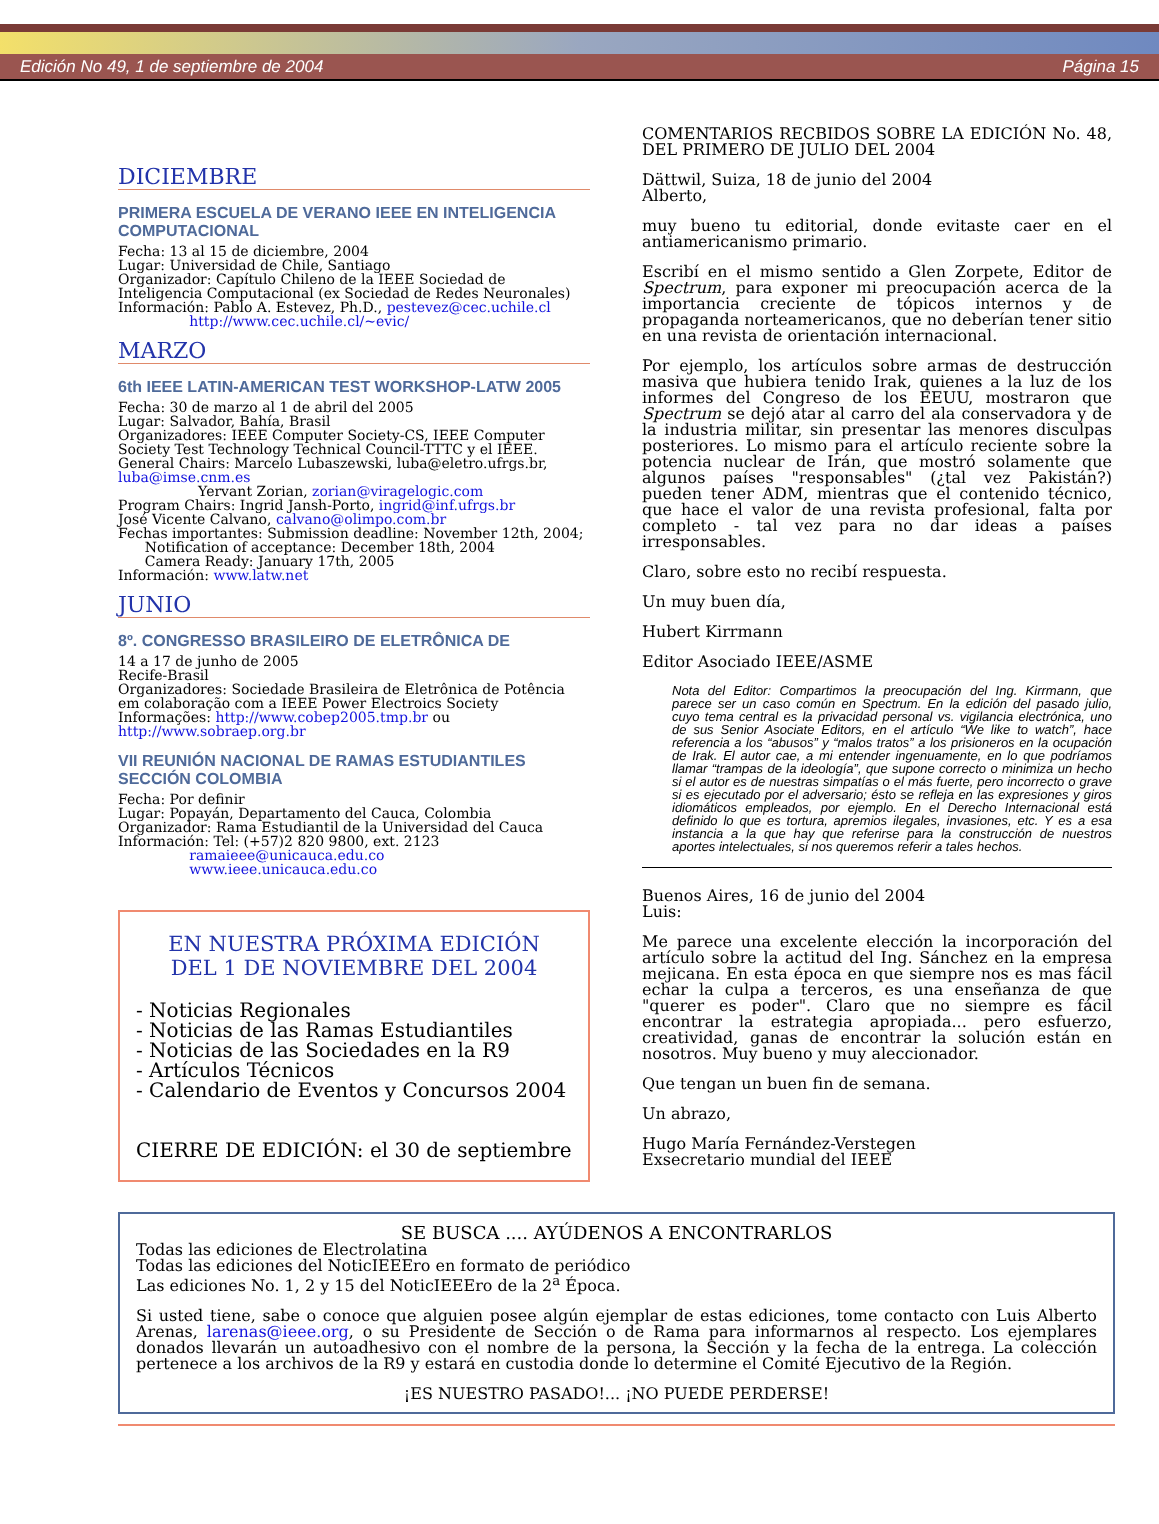Edición No 49, 1 de septiembre de 2004 Página 15
DICIEMBRE
PRIMERA ESCUELA DE VERANO IEEE EN INTELIGENCIA COMPUTACIONAL
Fecha: 13 al 15 de diciembre, 2004
Lugar: Universidad de Chile, Santiago
Organizador: Capítulo Chileno de la IEEE Sociedad de Inteligencia Computacional (ex Sociedad de Redes Neuronales)
Información: Pablo A. Estevez, Ph.D., pestevez@cec.uchile.cl
http://www.cec.uchile.cl/~evic/
MARZO
6th IEEE LATIN-AMERICAN TEST WORKSHOP-LATW 2005
Fecha: 30 de marzo al 1 de abril del 2005
Lugar: Salvador, Bahía, Brasil
Organizadores: IEEE Computer Society-CS, IEEE Computer Society Test Technology Technical Council-TTTC y el IEEE.
General Chairs: Marcelo Lubaszewski, luba@eletro.ufrgs.br, luba@imse.cnm.es
Yervant Zorian, zorian@viragelogic.com
Program Chairs: Ingrid Jansh-Porto, ingrid@inf.ufrgs.br
José Vicente Calvano, calvano@olimpo.com.br
Fechas importantes: Submission deadline: November 12th, 2004;
Notification of acceptance: December 18th, 2004
Camera Ready: January 17th, 2005
Información: www.latw.net
JUNIO
8º. CONGRESSO BRASILEIRO DE ELETRÔNICA DE
14 a 17 de junho de 2005
Recife-Brasil
Organizadores: Sociedade Brasileira de Eletrônica de Potência em colaboração com a IEEE Power Electroics Society
Informações: http://www.cobep2005.tmp.br ou http://www.sobraep.org.br
VII REUNIÓN NACIONAL DE RAMAS ESTUDIANTILES SECCIÓN COLOMBIA
Fecha: Por definir
Lugar: Popayán, Departamento del Cauca, Colombia
Organizador: Rama Estudiantil de la Universidad del Cauca
Información: Tel: (+57)2 820 9800, ext. 2123
ramaieee@unicauca.edu.co
www.ieee.unicauca.edu.co
EN NUESTRA PRÓXIMA EDICIÓN
DEL 1 DE NOVIEMBRE DEL 2004
- Noticias Regionales
- Noticias de las Ramas Estudiantiles
- Noticias de las Sociedades en la R9
- Artículos Técnicos
- Calendario de Eventos y Concursos 2004
CIERRE DE EDICIÓN: el 30 de septiembre
COMENTARIOS RECBIDOS SOBRE LA EDICIÓN No. 48, DEL PRIMERO DE JULIO DEL 2004
Dättwil, Suiza, 18 de junio del 2004
Alberto,
muy bueno tu editorial, donde evitaste caer en el antiamericanismo primario.
Escribí en el mismo sentido a Glen Zorpete, Editor de Spectrum, para exponer mi preocupación acerca de la importancia creciente de tópicos internos y de propaganda norteamericanos, que no deberían tener sitio en una revista de orientación internacional.
Por ejemplo, los artículos sobre armas de destrucción masiva que hubiera tenido Irak, quienes a la luz de los informes del Congreso de los EEUU, mostraron que Spectrum se dejó atar al carro del ala conservadora y de la industria militar, sin presentar las menores disculpas posteriores. Lo mismo para el artículo reciente sobre la potencia nuclear de Irán, que mostró solamente que algunos países "responsables" (¿tal vez Pakistán?) pueden tener ADM, mientras que el contenido técnico, que hace el valor de una revista profesional, falta por completo - tal vez para no dar ideas a países irresponsables.
Claro, sobre esto no recibí respuesta.
Un muy buen día,
Hubert Kirrmann
Editor Asociado IEEE/ASME
Nota del Editor: Compartimos la preocupación del Ing. Kirrmann, que parece ser un caso común en Spectrum. En la edición del pasado julio, cuyo tema central es la privacidad personal vs. vigilancia electrónica, uno de sus Senior Asociate Editors, en el artículo “We like to watch”, hace referencia a los “abusos” y “malos tratos” a los prisioneros en la ocupación de Irak. El autor cae, a mi entender ingenuamente, en lo que podríamos llamar “trampas de la ideología”, que supone correcto o minimiza un hecho si el autor es de nuestras simpatías o el más fuerte, pero incorrecto o grave si es ejecutado por el adversario; ésto se refleja en las expresiones y giros idiomáticos empleados, por ejemplo. En el Derecho Internacional está definido lo que es tortura, apremios ilegales, invasiones, etc. Y es a esa instancia a la que hay que referirse para la construcción de nuestros aportes intelectuales, si nos queremos referir a tales hechos.
Buenos Aires, 16 de junio del 2004
Luis:
Me parece una excelente elección la incorporación del artículo sobre la actitud del Ing. Sánchez en la empresa mejicana. En esta época en que siempre nos es mas fácil echar la culpa a terceros, es una enseñanza de que "querer es poder". Claro que no siempre es fácil encontrar la estrategia apropiada... pero esfuerzo, creatividad, ganas de encontrar la solución están en nosotros. Muy bueno y muy aleccionador.
Que tengan un buen fin de semana.
Un abrazo,
Hugo María Fernández-Verstegen
Exsecretario mundial del IEEE
SE BUSCA .... AYÚDENOS A ENCONTRARLOS
Todas las ediciones de Electrolatina
Todas las ediciones del NoticIEEEro en formato de periódico
Las ediciones No. 1, 2 y 15 del NoticIEEEro de la 2<sup>a</sup> Época.
Si usted tiene, sabe o conoce que alguien posee algún ejemplar de estas ediciones, tome contacto con Luis Alberto Arenas, larenas@ieee.org, o su Presidente de Sección o de Rama para informarnos al respecto. Los ejemplares donados llevarán un autoadhesivo con el nombre de la persona, la Sección y la fecha de la entrega. La colección pertenece a los archivos de la R9 y estará en custodia donde lo determine el Comité Ejecutivo de la Región.
¡ES NUESTRO PASADO!... ¡NO PUEDE PERDERSE!